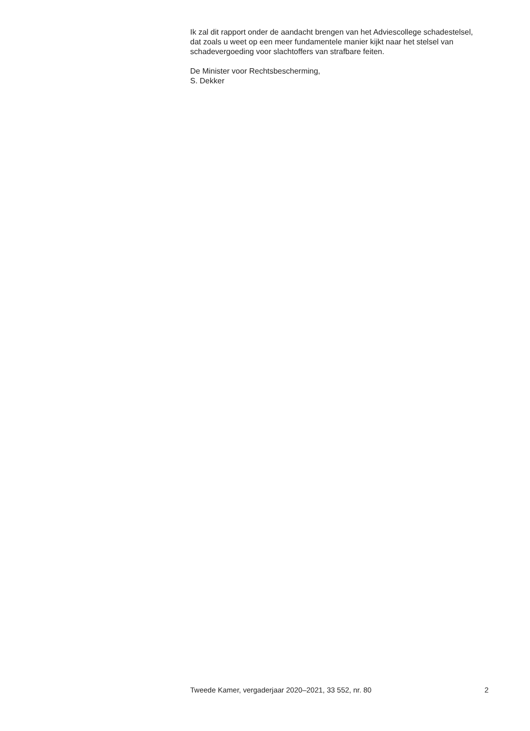Ik zal dit rapport onder de aandacht brengen van het Adviescollege schadestelsel, dat zoals u weet op een meer fundamentele manier kijkt naar het stelsel van schadevergoeding voor slachtoffers van strafbare feiten.
De Minister voor Rechtsbescherming,
S. Dekker
Tweede Kamer, vergaderjaar 2020–2021, 33 552, nr. 80 2